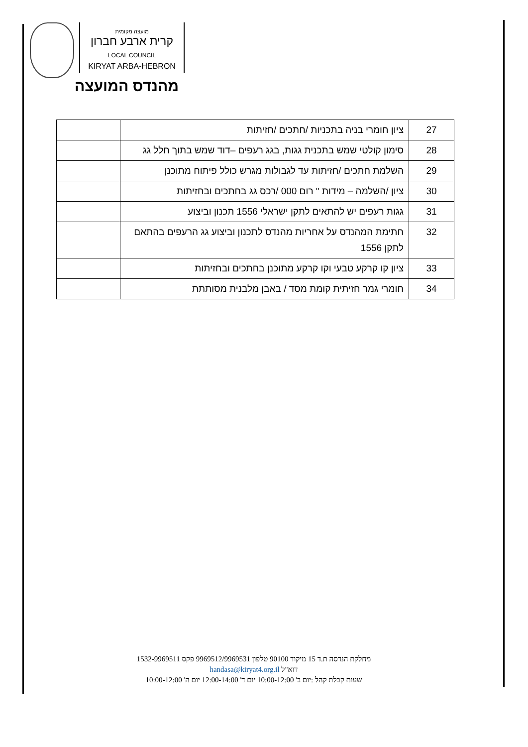מועצה מקומית
קרית ארבע חברון
LOCAL COUNCIL
KIRYAT ARBA-HEBRON
מהנדס המועצה
| 27 | ציון חומרי בניה בתכניות /חתכים /חזיתות | |
| 28 | סימון קולטי שמש בתכנית גגות, בגג רעפים –דוד שמש בתוך חלל גג | |
| 29 | השלמת חתכים /חזיתות עד לגבולות מגרש כולל פיתוח מתוכנן | |
| 30 | ציון /השלמה – מידות " רום 000 /רכס גג בחתכים ובחזיתות | |
| 31 | גגות רעפים יש להתאים לתקן ישראלי 1556 תכנון וביצוע | |
| 32 | חתימת המהנדס על אחריות מהנדס לתכנון וביצוע גג הרעפים בהתאם לתקן 1556 | |
| 33 | ציון קו קרקע טבעי וקו קרקע מתוכנן בחתכים ובחזיתות | |
| 34 | חומרי גמר חזיתית קומת מסד / באבן מלבנית מסותתת | |
מחלקת הנדסה ת.ד 15 מיקוד 90100 טלפון 9969512/9969531 פקס 1532-9969511
דוא"ל handasa@kiryat4.org.il
שעות קבלת קהל :יום ב' 10:00-12:00 יום ד' 12:00-14:00 יום ה' 10:00-12:00